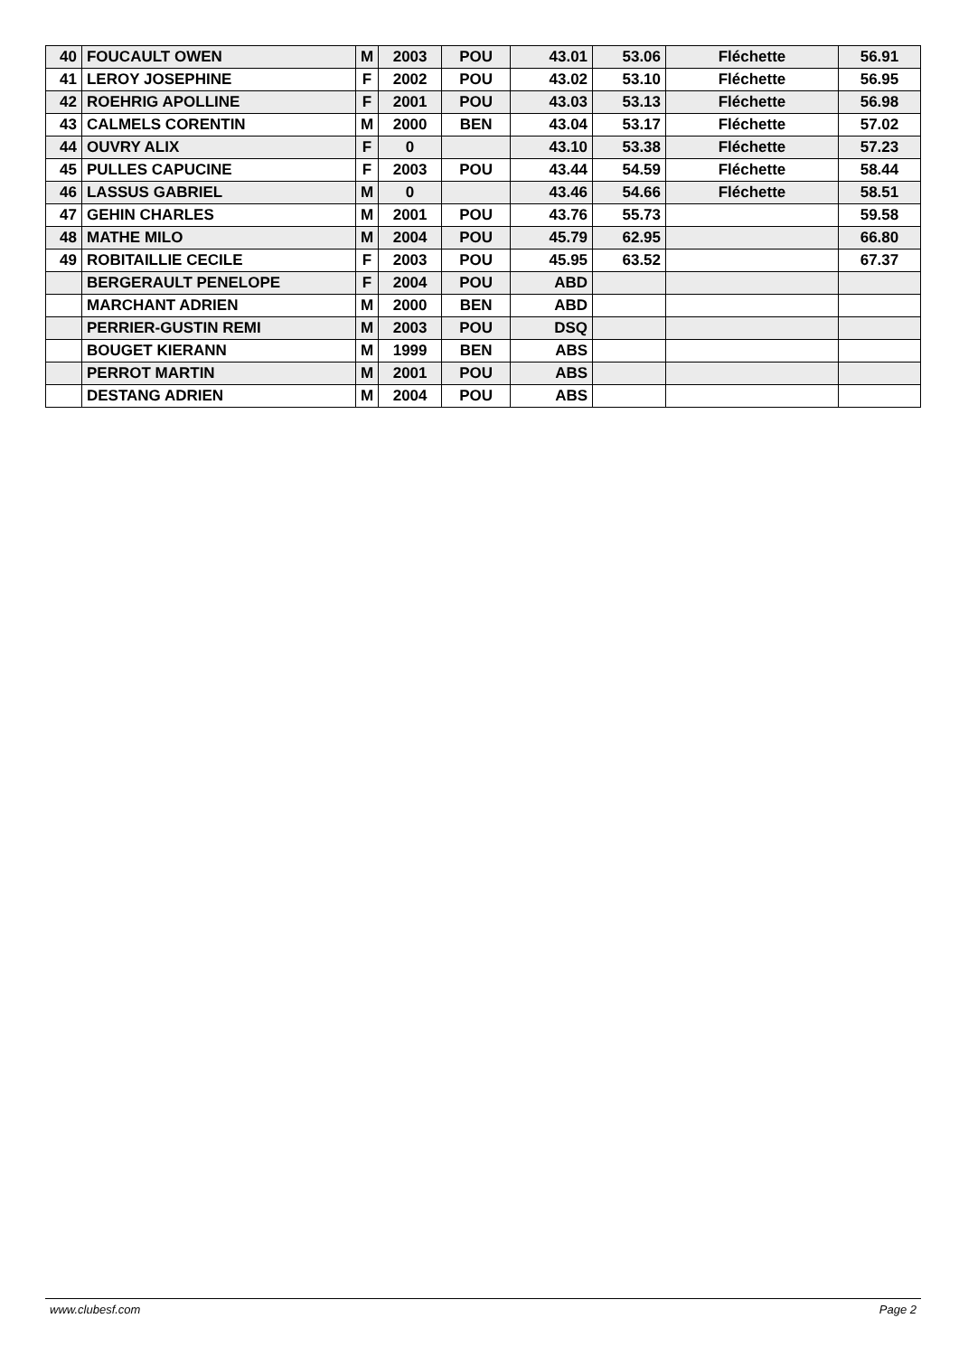| 40 | FOUCAULT OWEN | M | 2003 | POU | 43.01 | 53.06 | Fléchette | 56.91 |
| 41 | LEROY JOSEPHINE | F | 2002 | POU | 43.02 | 53.10 | Fléchette | 56.95 |
| 42 | ROEHRIG APOLLINE | F | 2001 | POU | 43.03 | 53.13 | Fléchette | 56.98 |
| 43 | CALMELS CORENTIN | M | 2000 | BEN | 43.04 | 53.17 | Fléchette | 57.02 |
| 44 | OUVRY ALIX | F | 0 | | 43.10 | 53.38 | Fléchette | 57.23 |
| 45 | PULLES CAPUCINE | F | 2003 | POU | 43.44 | 54.59 | Fléchette | 58.44 |
| 46 | LASSUS GABRIEL | M | 0 | | 43.46 | 54.66 | Fléchette | 58.51 |
| 47 | GEHIN CHARLES | M | 2001 | POU | 43.76 | 55.73 | | 59.58 |
| 48 | MATHE MILO | M | 2004 | POU | 45.79 | 62.95 | | 66.80 |
| 49 | ROBITAILLIE CECILE | F | 2003 | POU | 45.95 | 63.52 | | 67.37 |
| | BERGERAULT PENELOPE | F | 2004 | POU | ABD | | | |
| | MARCHANT ADRIEN | M | 2000 | BEN | ABD | | | |
| | PERRIER-GUSTIN REMI | M | 2003 | POU | DSQ | | | |
| | BOUGET KIERANN | M | 1999 | BEN | ABS | | | |
| | PERROT MARTIN | M | 2001 | POU | ABS | | | |
| | DESTANG ADRIEN | M | 2004 | POU | ABS | | | |
www.clubesf.com Page 2